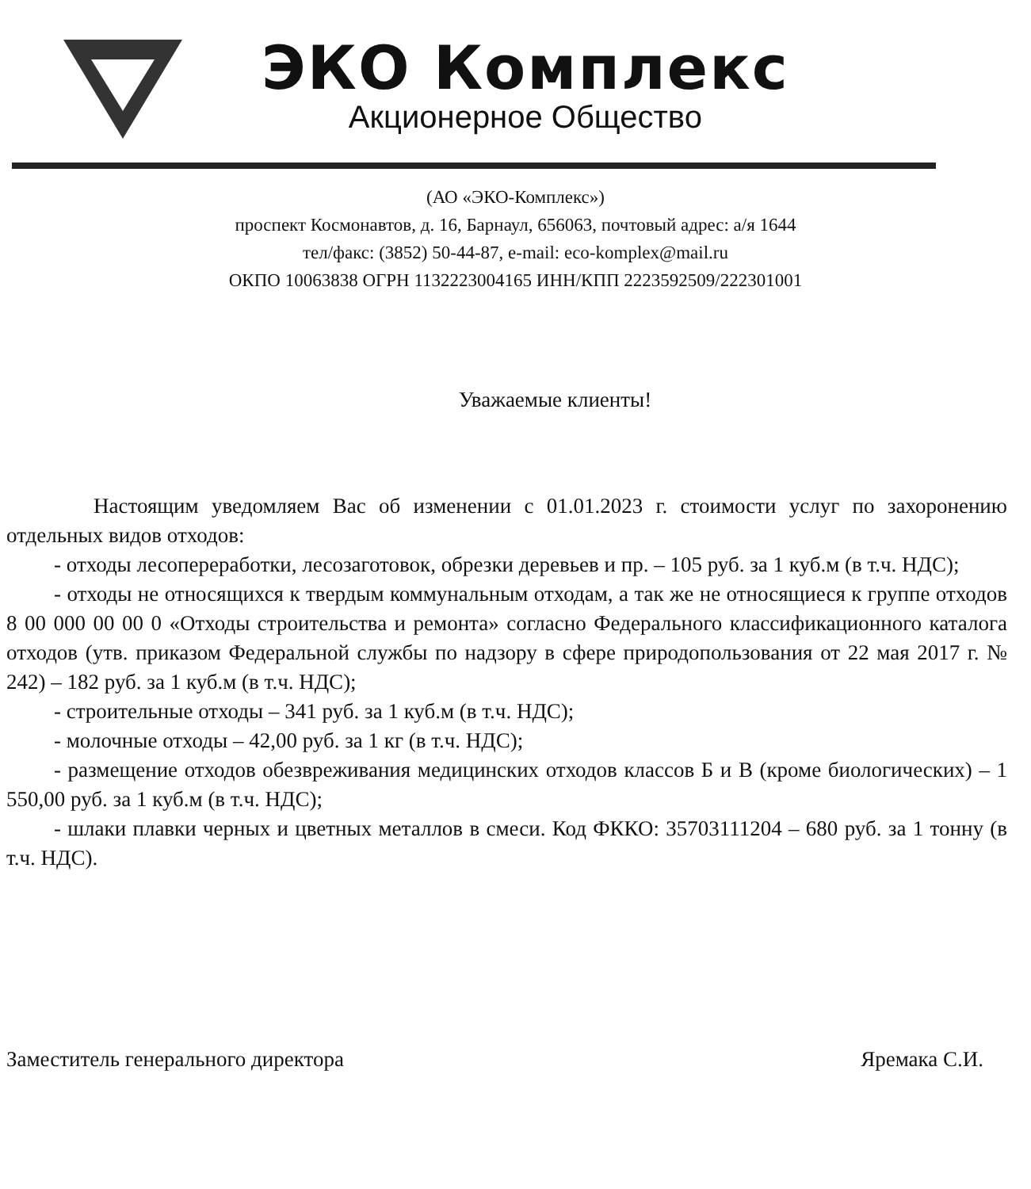ЭКО Комплекс
Акционерное Общество
(АО «ЭКО-Комплекс»)
проспект Космонавтов, д. 16, Барнаул, 656063, почтовый адрес: а/я 1644
тел/факс: (3852) 50-44-87, e-mail: eco-komplex@mail.ru
ОКПО 10063838 ОГРН 1132223004165 ИНН/КПП 2223592509/222301001
Уважаемые клиенты!
Настоящим уведомляем Вас об изменении с 01.01.2023 г. стоимости услуг по захоронению отдельных видов отходов:
- отходы лесопереработки, лесозаготовок, обрезки деревьев и пр. – 105 руб. за 1 куб.м (в т.ч. НДС);
- отходы не относящихся к твердым коммунальным отходам, а так же не относящиеся к группе отходов 8 00 000 00 00 0 «Отходы строительства и ремонта» согласно Федерального классификационного каталога отходов (утв. приказом Федеральной службы по надзору в сфере природопользования от 22 мая 2017 г. № 242) – 182 руб. за 1 куб.м (в т.ч. НДС);
- строительные отходы – 341 руб. за 1 куб.м (в т.ч. НДС);
- молочные отходы – 42,00 руб. за 1 кг (в т.ч. НДС);
- размещение отходов обезвреживания медицинских отходов классов Б и В (кроме биологических) – 1 550,00 руб. за 1 куб.м (в т.ч. НДС);
- шлаки плавки черных и цветных металлов в смеси. Код ФККО: 35703111204 – 680 руб. за 1 тонну (в т.ч. НДС).
Заместитель генерального директора Яремака С.И.